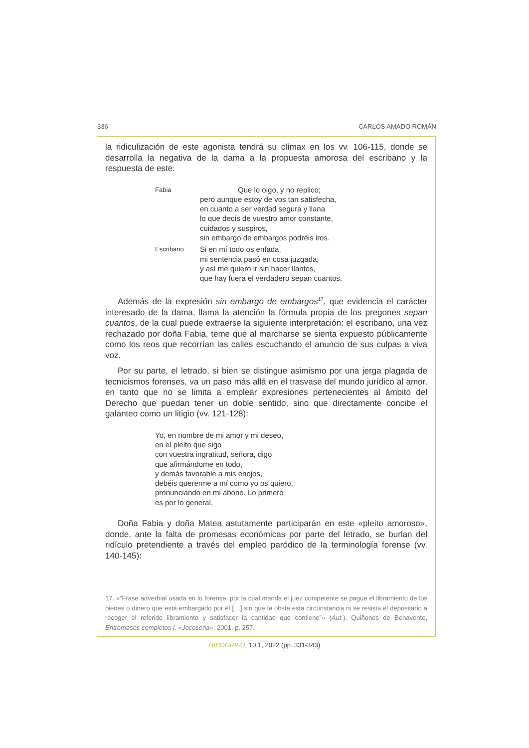336 CARLOS AMADO ROMÁN
la ridiculización de este agonista tendrá su clímax en los vv. 106-115, donde se desarrolla la negativa de la dama a la propuesta amorosa del escribano y la respuesta de este:
Fabia
Que lo oigo, y no replico;
pero aunque estoy de vos tan satisfecha,
en cuanto a ser verdad segura y llana
lo que decís de vuestro amor constante,
cuidados y suspiros,
sin embargo de embargos podréis iros.
Escribano
Si en mí todo os enfada,
mi sentencia pasó en cosa juzgada;
y así me quiero ir sin hacer llantos,
que hay fuera el verdadero sepan cuantos.
Además de la expresión sin embargo de embargos<sup>17</sup>, que evidencia el carácter interesado de la dama, llama la atención la fórmula propia de los pregones sepan cuantos, de la cual puede extraerse la siguiente interpretación: el escribano, una vez rechazado por doña Fabia, teme que al marcharse se sienta expuesto públicamente como los reos que recorrían las calles escuchando el anuncio de sus culpas a viva voz.
Por su parte, el letrado, si bien se distingue asimismo por una jerga plagada de tecnicismos forenses, va un paso más allá en el trasvase del mundo jurídico al amor, en tanto que no se limita a emplear expresiones pertenecientes al ámbito del Derecho que puedan tener un doble sentido, sino que directamente concibe el galanteo como un litigio (vv. 121-128):
Yo, en nombre de mi amor y mi deseo,
en el pleito que sigo
con vuestra ingratitud, señora, digo
que afirmándome en todo,
y demás favorable a mis enojos,
debéis quererme a mí como yo os quiero,
pronunciando en mi abono. Lo primero
es por lo general.
Doña Fabia y doña Matea astutamente participarán en este «pleito amoroso», donde, ante la falta de promesas económicas por parte del letrado, se burlan del ridículo pretendiente a través del empleo paródico de la terminología forense (vv. 140-145):
17. «“Frase adverbial usada en lo forense, por la cual manda el juez competente se pague el libramiento de los bienes o dinero que está embargado por él […] sin que le obste esta circunstancia ni se resista el depositario a recoger el referido libramiento y satisfacer la cantidad que contiene”» (Aut.). Quiñones de Benavente, Entremeses completos I. «Jocoseria», 2001, p. 257.
HIPOGRIFO, 10.1, 2022 (pp. 331-343)